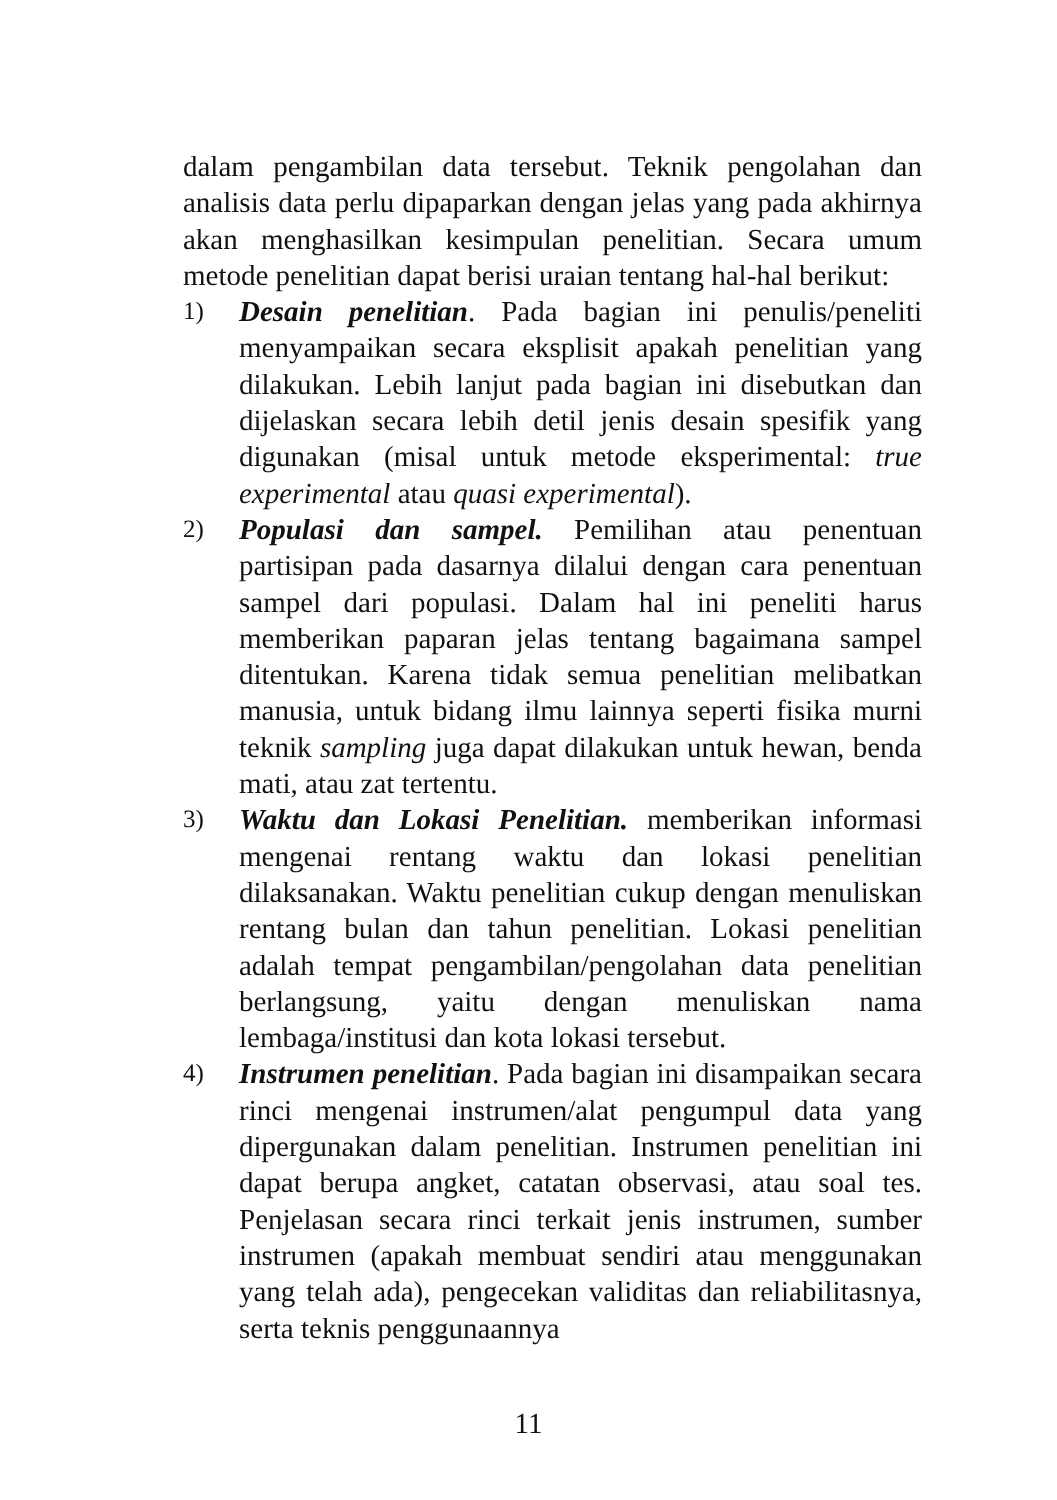dalam pengambilan data tersebut. Teknik pengolahan dan analisis data perlu dipaparkan dengan jelas yang pada akhirnya akan menghasilkan kesimpulan penelitian. Secara umum metode penelitian dapat berisi uraian tentang hal-hal berikut:
1)
Desain penelitian. Pada bagian ini penulis/peneliti menyampaikan secara eksplisit apakah penelitian yang dilakukan. Lebih lanjut pada bagian ini disebutkan dan dijelaskan secara lebih detil jenis desain spesifik yang digunakan (misal untuk metode eksperimental: true experimental atau quasi experimental).
2)
Populasi dan sampel. Pemilihan atau penentuan partisipan pada dasarnya dilalui dengan cara penentuan sampel dari populasi. Dalam hal ini peneliti harus memberikan paparan jelas tentang bagaimana sampel ditentukan. Karena tidak semua penelitian melibatkan manusia, untuk bidang ilmu lainnya seperti fisika murni teknik sampling juga dapat dilakukan untuk hewan, benda mati, atau zat tertentu.
3)
Waktu dan Lokasi Penelitian. memberikan informasi mengenai rentang waktu dan lokasi penelitian dilaksanakan. Waktu penelitian cukup dengan menuliskan rentang bulan dan tahun penelitian. Lokasi penelitian adalah tempat pengambilan/pengolahan data penelitian berlangsung, yaitu dengan menuliskan nama lembaga/institusi dan kota lokasi tersebut.
4)
Instrumen penelitian. Pada bagian ini disampaikan secara rinci mengenai instrumen/alat pengumpul data yang dipergunakan dalam penelitian. Instrumen penelitian ini dapat berupa angket, catatan observasi, atau soal tes. Penjelasan secara rinci terkait jenis instrumen, sumber instrumen (apakah membuat sendiri atau menggunakan yang telah ada), pengecekan validitas dan reliabilitasnya, serta teknis penggunaannya
11